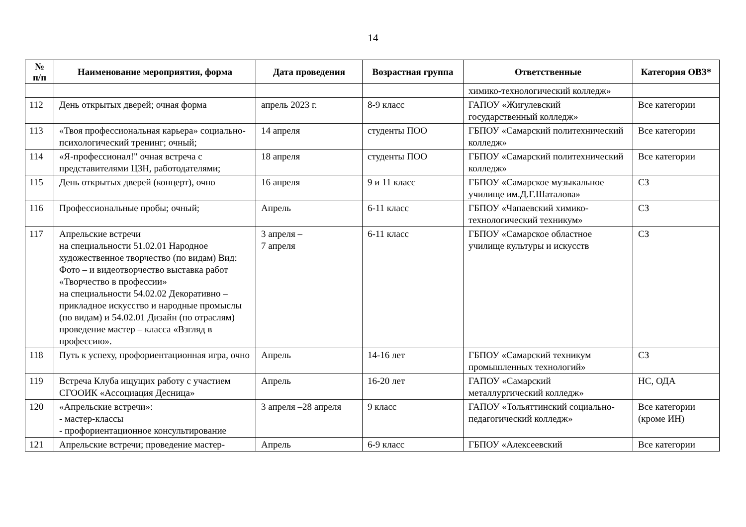14
| № п/п | Наименование мероприятия, форма | Дата проведения | Возрастная группа | Ответственные | Категория ОВЗ* |
| --- | --- | --- | --- | --- | --- |
| | | | | химико-технологический колледж» | |
| 112 | День открытых дверей; очная форма | апрель 2023 г. | 8-9 класс | ГАПОУ «Жигулевский государственный колледж» | Все категории |
| 113 | «Твоя профессиональная карьера» социально-психологический тренинг; очный; | 14 апреля | студенты ПОО | ГБПОУ «Самарский политехнический колледж» | Все категории |
| 114 | «Я-профессионал!" очная встреча с представителями ЦЗН, работодателями; | 18 апреля | студенты ПОО | ГБПОУ «Самарский политехнический колледж» | Все категории |
| 115 | День открытых дверей (концерт), очно | 16 апреля | 9 и 11 класс | ГБПОУ «Самарское музыкальное училище им.Д.Г.Шаталова» | СЗ |
| 116 | Профессиональные пробы; очный; | Апрель | 6-11 класс | ГБПОУ «Чапаевский химико-технологический техникум» | СЗ |
| 117 | Апрельские встречи на специальности 51.02.01 Народное художественное творчество (по видам) Вид: Фото – и видеотворчество выставка работ «Творчество в профессии» на специальности 54.02.02 Декоративно – прикладное искусство и народные промыслы (по видам) и 54.02.01 Дизайн (по отраслям) проведение мастер – класса «Взгляд в профессию». | 3 апреля – 7 апреля | 6-11 класс | ГБПОУ «Самарское областное училище культуры и искусств | СЗ |
| 118 | Путь к успеху, профориентационная игра, очно | Апрель | 14-16 лет | ГБПОУ «Самарский техникум промышленных технологий» | СЗ |
| 119 | Встреча Клуба ищущих работу с участием СГООИК «Ассоциация Десница» | Апрель | 16-20 лет | ГАПОУ «Самарский металлургический колледж» | НС, ОДА |
| 120 | «Апрельские встречи»: - мастер-классы - профориентационное консультирование | 3 апреля –28 апреля | 9 класс | ГАПОУ «Тольяттинский социально-педагогический колледж» | Все категории (кроме ИН) |
| 121 | Апрельские встречи; проведение мастер- | Апрель | 6-9 класс | ГБПОУ «Алексеевский | Все категории |